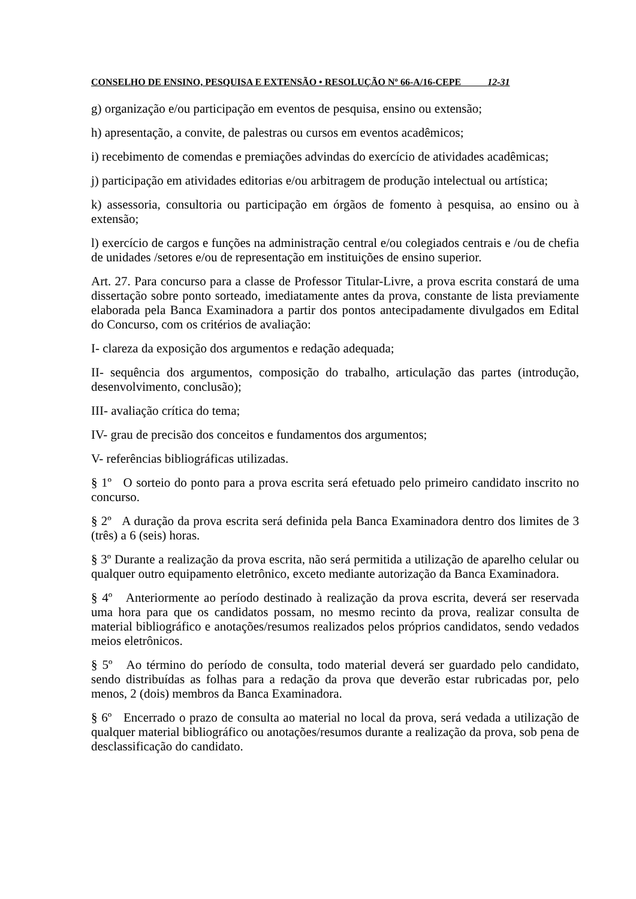CONSELHO DE ENSINO, PESQUISA E EXTENSÃO • RESOLUÇÃO Nº 66-A/16-CEPE 12-31
g) organização e/ou participação em eventos de pesquisa, ensino ou extensão;
h) apresentação, a convite, de palestras ou cursos em eventos acadêmicos;
i) recebimento de comendas e premiações advindas do exercício de atividades acadêmicas;
j) participação em atividades editorias e/ou arbitragem de produção intelectual ou artística;
k) assessoria, consultoria ou participação em órgãos de fomento à pesquisa, ao ensino ou à extensão;
l) exercício de cargos e funções na administração central e/ou colegiados centrais e /ou de chefia de unidades /setores e/ou de representação em instituições de ensino superior.
Art. 27. Para concurso para a classe de Professor Titular-Livre, a prova escrita constará de uma dissertação sobre ponto sorteado, imediatamente antes da prova, constante de lista previamente elaborada pela Banca Examinadora a partir dos pontos antecipadamente divulgados em Edital do Concurso, com os critérios de avaliação:
I- clareza da exposição dos argumentos e redação adequada;
II- sequência dos argumentos, composição do trabalho, articulação das partes (introdução, desenvolvimento, conclusão);
III- avaliação crítica do tema;
IV- grau de precisão dos conceitos e fundamentos dos argumentos;
V- referências bibliográficas utilizadas.
§ 1º O sorteio do ponto para a prova escrita será efetuado pelo primeiro candidato inscrito no concurso.
§ 2º A duração da prova escrita será definida pela Banca Examinadora dentro dos limites de 3 (três) a 6 (seis) horas.
§ 3º Durante a realização da prova escrita, não será permitida a utilização de aparelho celular ou qualquer outro equipamento eletrônico, exceto mediante autorização da Banca Examinadora.
§ 4º Anteriormente ao período destinado à realização da prova escrita, deverá ser reservada uma hora para que os candidatos possam, no mesmo recinto da prova, realizar consulta de material bibliográfico e anotações/resumos realizados pelos próprios candidatos, sendo vedados meios eletrônicos.
§ 5º Ao término do período de consulta, todo material deverá ser guardado pelo candidato, sendo distribuídas as folhas para a redação da prova que deverão estar rubricadas por, pelo menos, 2 (dois) membros da Banca Examinadora.
§ 6º Encerrado o prazo de consulta ao material no local da prova, será vedada a utilização de qualquer material bibliográfico ou anotações/resumos durante a realização da prova, sob pena de desclassificação do candidato.